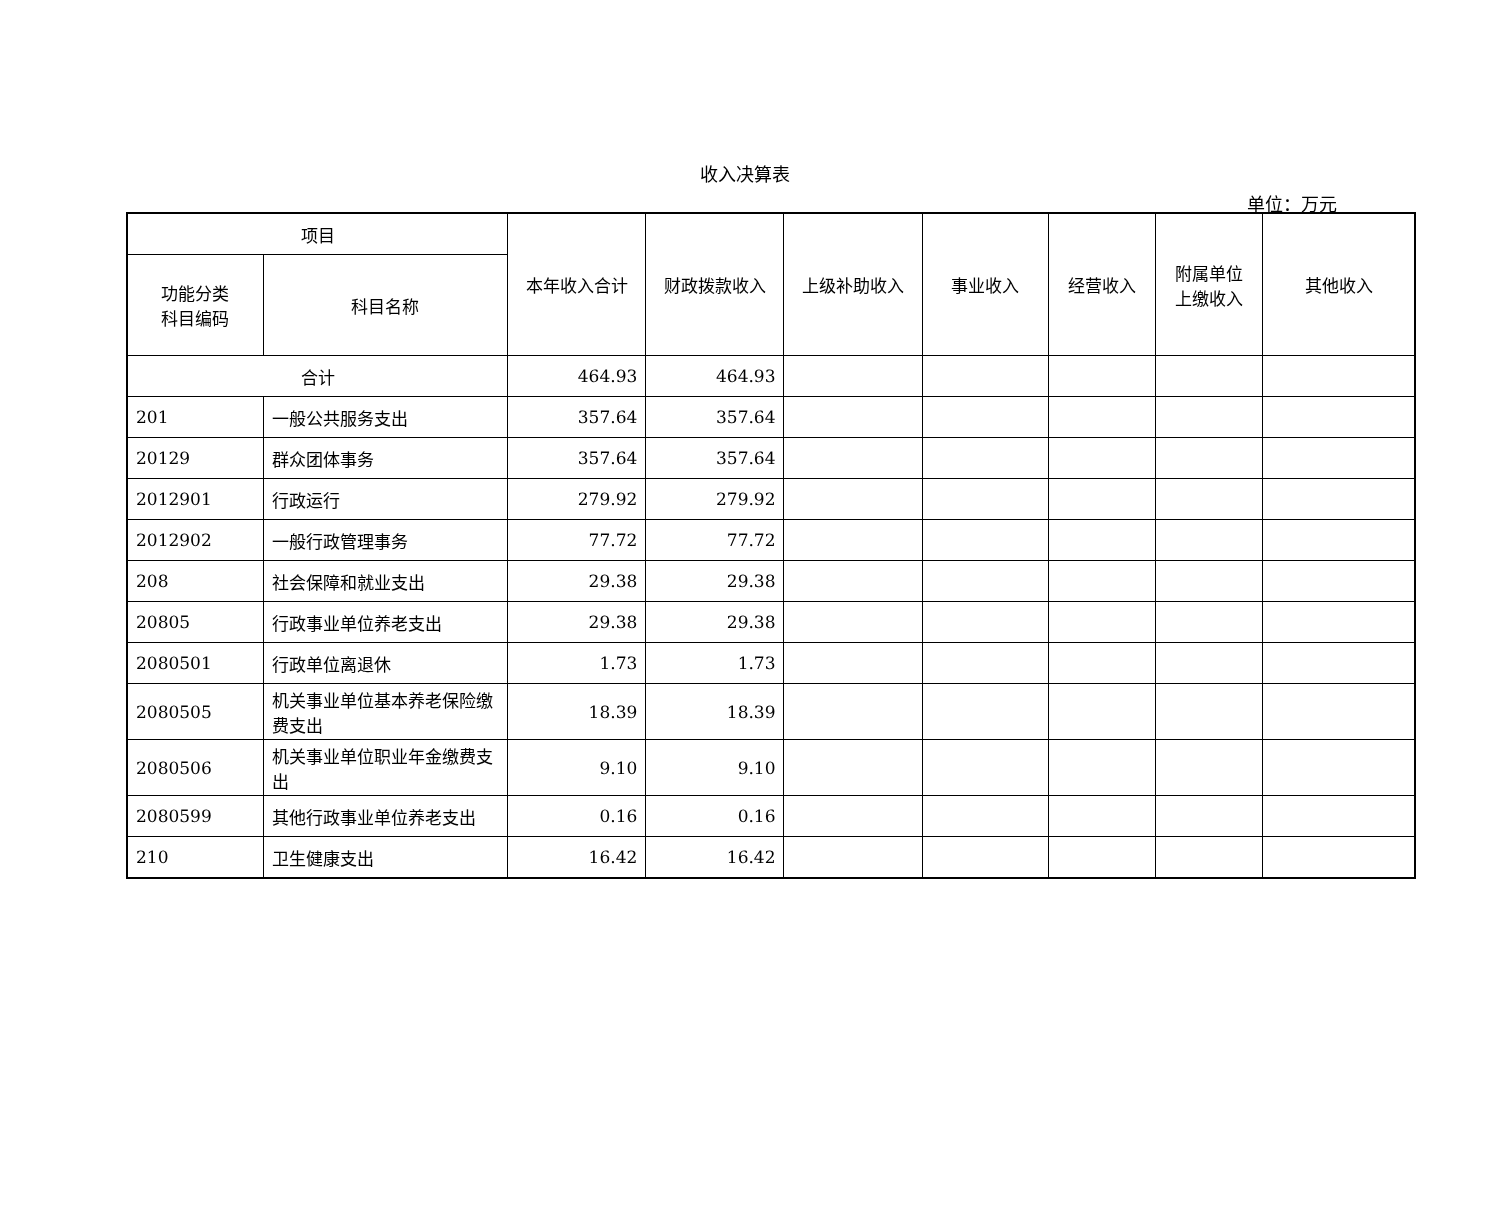收入决算表
单位：万元
| 项目 | | 本年收入合计 | 财政拨款收入 | 上级补助收入 | 事业收入 | 经营收入 | 附属单位 上缴收入 | 其他收入 |
| --- | --- | --- | --- | --- | --- | --- | --- | --- |
| 功能分类 科目编码 | 科目名称 | | | | | | | |
| 合计 | | 464.93 | 464.93 | | | | | |
| 201 | 一般公共服务支出 | 357.64 | 357.64 | | | | | |
| 20129 | 群众团体事务 | 357.64 | 357.64 | | | | | |
| 2012901 | 行政运行 | 279.92 | 279.92 | | | | | |
| 2012902 | 一般行政管理事务 | 77.72 | 77.72 | | | | | |
| 208 | 社会保障和就业支出 | 29.38 | 29.38 | | | | | |
| 20805 | 行政事业单位养老支出 | 29.38 | 29.38 | | | | | |
| 2080501 | 行政单位离退休 | 1.73 | 1.73 | | | | | |
| 2080505 | 机关事业单位基本养老保险缴费支出 | 18.39 | 18.39 | | | | | |
| 2080506 | 机关事业单位职业年金缴费支出 | 9.10 | 9.10 | | | | | |
| 2080599 | 其他行政事业单位养老支出 | 0.16 | 0.16 | | | | | |
| 210 | 卫生健康支出 | 16.42 | 16.42 | | | | | |